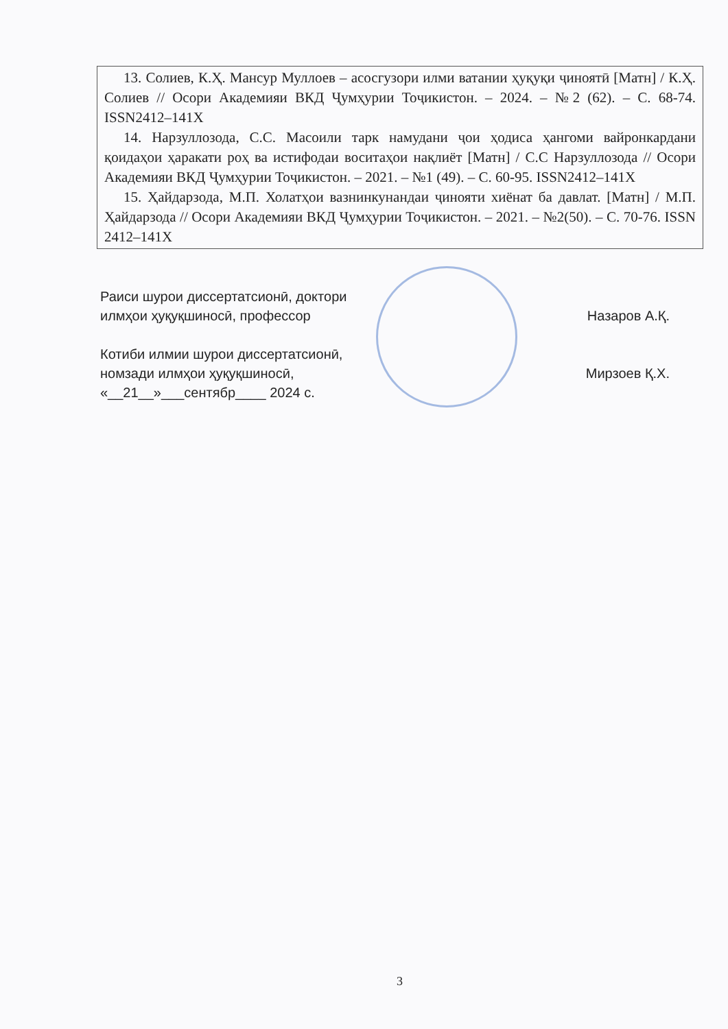| 13. Солиев, К.Ҳ. Мансур Муллоев – асосгузори илми ватании ҳуқуқи ҷиноятӣ [Матн] / К.Ҳ. Солиев // Осори Академияи ВКД Ҷумҳурии Тоҷикистон. – 2024. – №2 (62). – С. 68-74. ISSN2412–141X 14. Нарзуллозода, С.С. Масоили тарк намудани ҷои ҳодиса ҳангоми вайронкардани қоидаҳои ҳаракати роҳ ва истифодаи воситаҳои нақлиёт [Матн] / С.С Нарзуллозода // Осори Академияи ВКД Ҷумҳурии Тоҷикистон. – 2021. – №1 (49). – С. 60-95. ISSN2412–141X 15. Ҳайдарзода, М.П. Холатҳои вазнинкунандаи ҷинояти хиёнат ба давлат. [Матн] / М.П. Ҳайдарзода // Осори Академияи ВКД Ҷумҳурии Тоҷикистон. – 2021. – №2(50). – С. 70-76. ISSN 2412–141X |
Раиси шурои диссертатсионӣ, доктори
илмҳои ҳуқуқшиносӣ, профессор Назаров А.Қ.
Котиби илмии шурои диссертатсионӣ,
номзади илмҳои ҳуқуқшиносӣ, Мирзоев Қ.Х.
«__21__»___сентябр____ 2024 с.
3